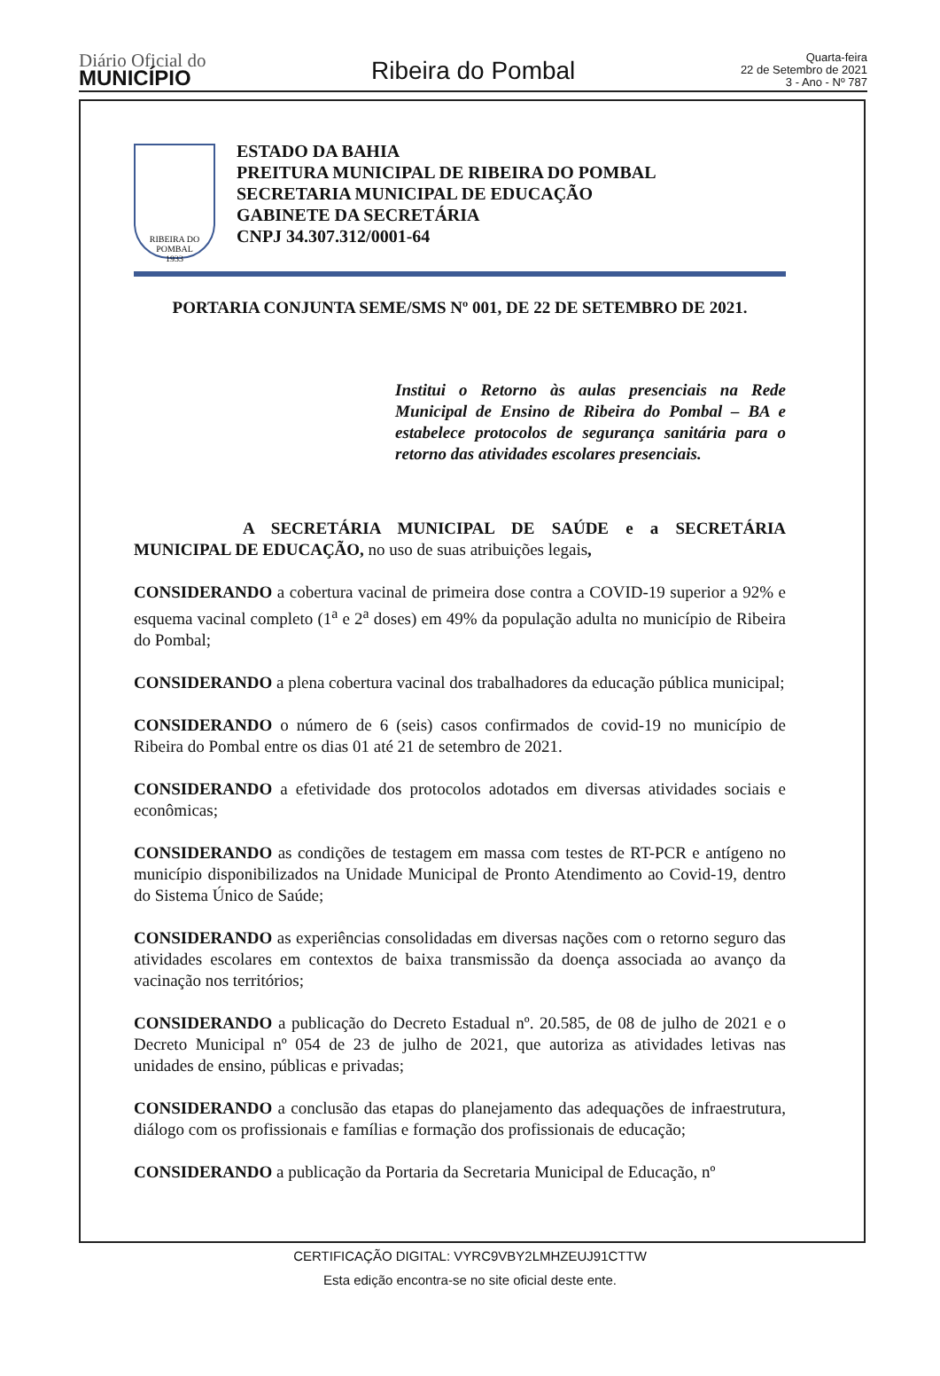Diário Oficial do
MUNICÍPIO
Ribeira do Pombal
Quarta-feira
22 de Setembro de 2021
3 - Ano - Nº 787
RIBEIRA DO POMBAL
1933
ESTADO DA BAHIA
PREITURA MUNICIPAL DE RIBEIRA DO POMBAL
SECRETARIA MUNICIPAL DE EDUCAÇÃO
GABINETE DA SECRETÁRIA
CNPJ 34.307.312/0001-64
PORTARIA CONJUNTA SEME/SMS Nº 001, DE 22 DE SETEMBRO DE 2021.
Institui o Retorno às aulas presenciais na Rede Municipal de Ensino de Ribeira do Pombal – BA e estabelece protocolos de segurança sanitária para o retorno das atividades escolares presenciais.
A SECRETÁRIA MUNICIPAL DE SAÚDE e a SECRETÁRIA MUNICIPAL DE EDUCAÇÃO, no uso de suas atribuições legais,
CONSIDERANDO a cobertura vacinal de primeira dose contra a COVID-19 superior a 92% e esquema vacinal completo (1<sup>a</sup> e 2<sup>a</sup> doses) em 49% da população adulta no município de Ribeira do Pombal;
CONSIDERANDO a plena cobertura vacinal dos trabalhadores da educação pública municipal;
CONSIDERANDO o número de 6 (seis) casos confirmados de covid-19 no município de Ribeira do Pombal entre os dias 01 até 21 de setembro de 2021.
CONSIDERANDO a efetividade dos protocolos adotados em diversas atividades sociais e econômicas;
CONSIDERANDO as condições de testagem em massa com testes de RT-PCR e antígeno no município disponibilizados na Unidade Municipal de Pronto Atendimento ao Covid-19, dentro do Sistema Único de Saúde;
CONSIDERANDO as experiências consolidadas em diversas nações com o retorno seguro das atividades escolares em contextos de baixa transmissão da doença associada ao avanço da vacinação nos territórios;
CONSIDERANDO a publicação do Decreto Estadual nº. 20.585, de 08 de julho de 2021 e o Decreto Municipal nº 054 de 23 de julho de 2021, que autoriza as atividades letivas nas unidades de ensino, públicas e privadas;
CONSIDERANDO a conclusão das etapas do planejamento das adequações de infraestrutura, diálogo com os profissionais e famílias e formação dos profissionais de educação;
CONSIDERANDO a publicação da Portaria da Secretaria Municipal de Educação, nº
CERTIFICAÇÃO DIGITAL: VYRC9VBY2LMHZEUJ91CTTW
Esta edição encontra-se no site oficial deste ente.